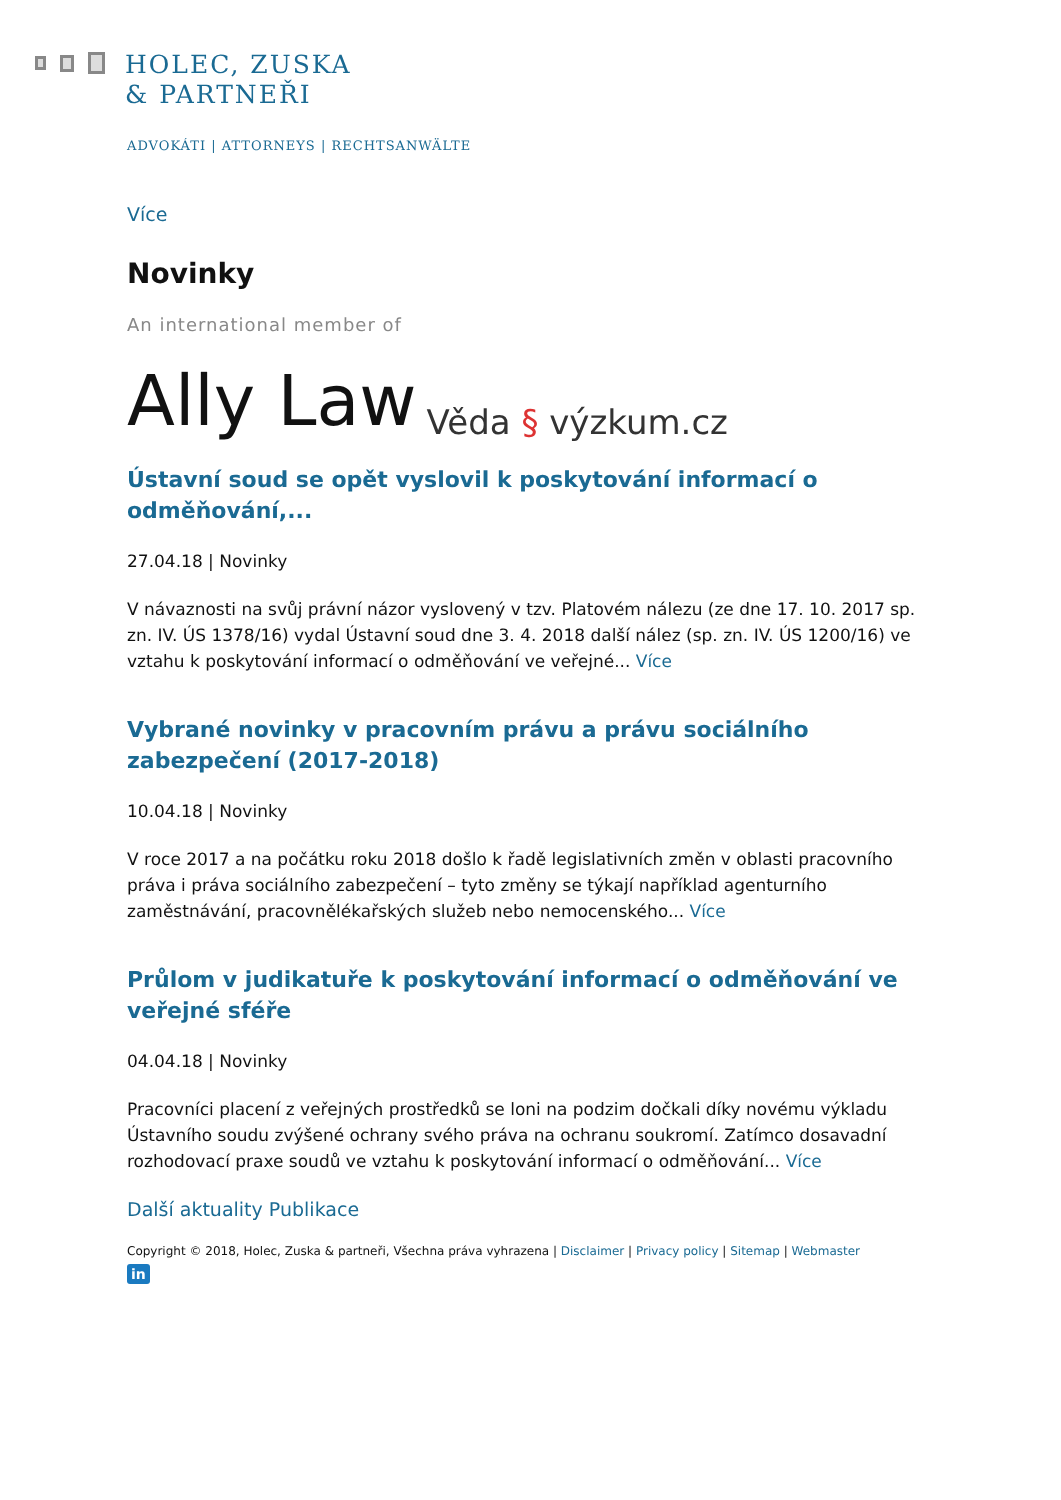HOLEC, ZUSKA
& PARTNEŘI
ADVOKÁTI | ATTORNEYS | RECHTSANWÄLTE
Více
Novinky
An international member of
Ally Law Věda § výzkum.cz
Ústavní soud se opět vyslovil k poskytování informací o odměňování,...
27.04.18 | Novinky
V návaznosti na svůj právní názor vyslovený v tzv. Platovém nálezu (ze dne 17. 10. 2017 sp. zn. IV. ÚS 1378/16) vydal Ústavní soud dne 3. 4. 2018 další nález (sp. zn. IV. ÚS 1200/16) ve vztahu k poskytování informací o odměňování ve veřejné... Více
Vybrané novinky v pracovním právu a právu sociálního zabezpečení (2017-2018)
10.04.18 | Novinky
V roce 2017 a na počátku roku 2018 došlo k řadě legislativních změn v oblasti pracovního práva i práva sociálního zabezpečení – tyto změny se týkají například agenturního zaměstnávání, pracovnělékařských služeb nebo nemocenského... Více
Průlom v judikatuře k poskytování informací o odměňování ve veřejné sféře
04.04.18 | Novinky
Pracovníci placení z veřejných prostředků se loni na podzim dočkali díky novému výkladu Ústavního soudu zvýšené ochrany svého práva na ochranu soukromí. Zatímco dosavadní rozhodovací praxe soudů ve vztahu k poskytování informací o odměňování... Více
Další aktuality Publikace
Copyright © 2018, Holec, Zuska & partneři, Všechna práva vyhrazena | Disclaimer | Privacy policy | Sitemap | Webmaster
in